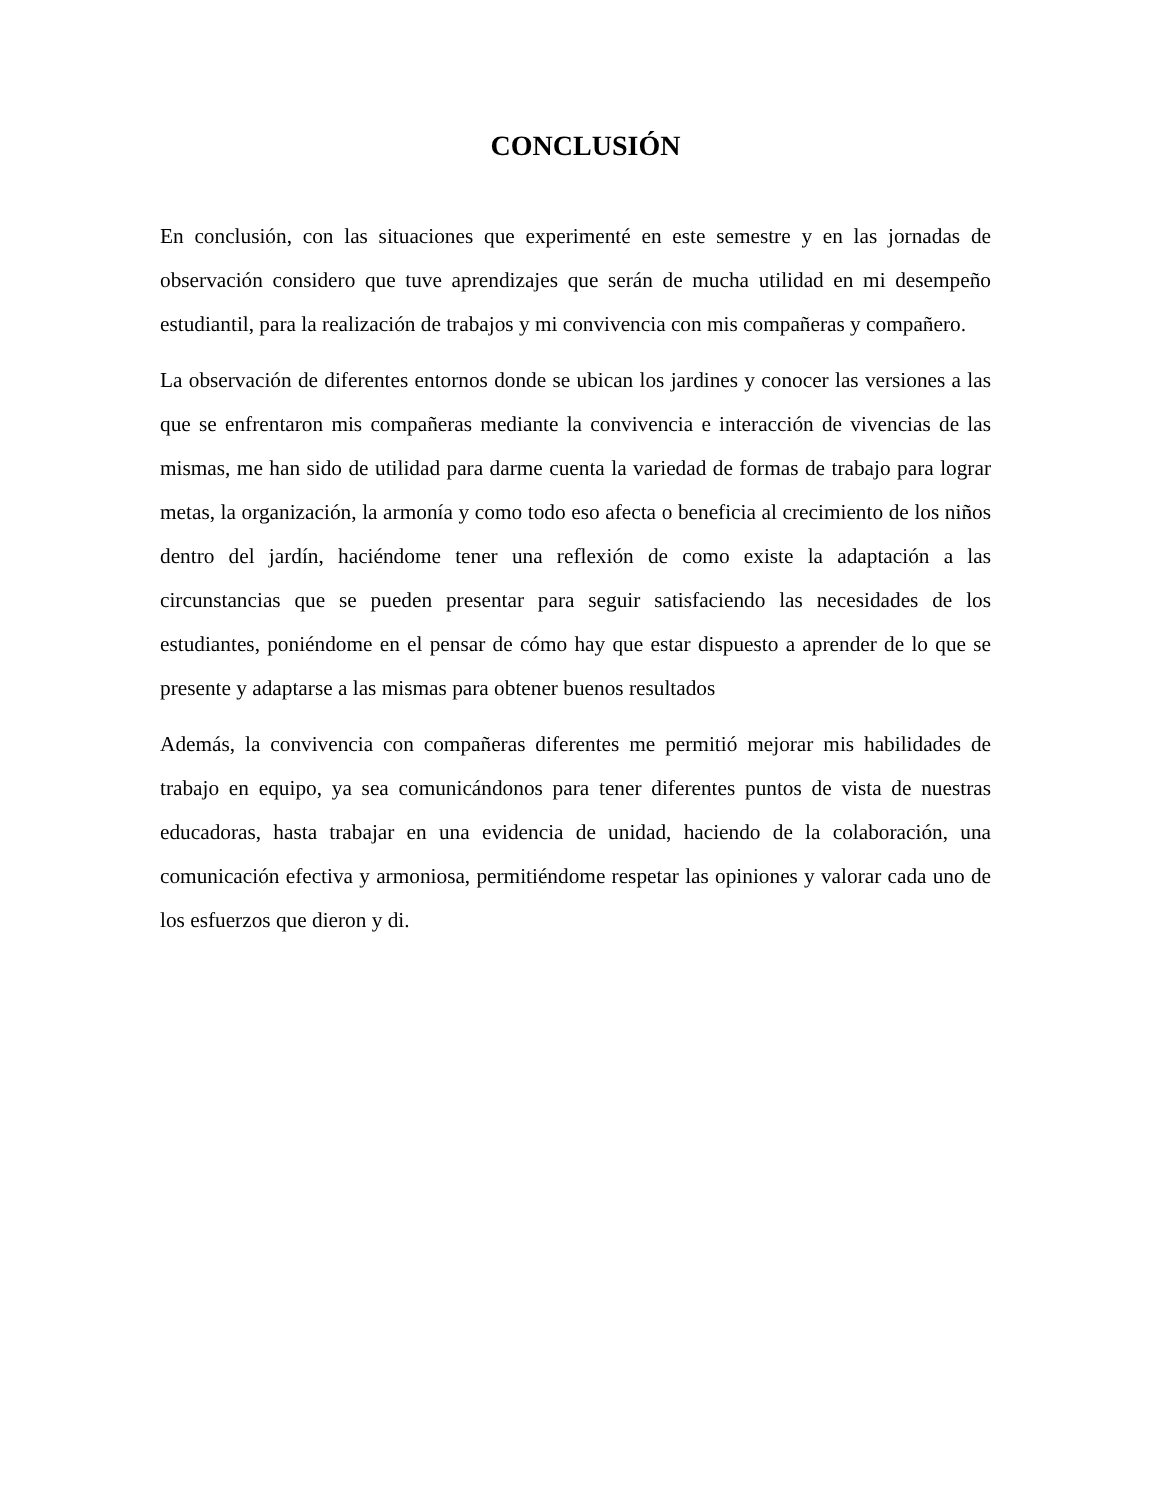CONCLUSIÓN
En conclusión, con las situaciones que experimenté en este semestre y en las jornadas de observación considero que tuve aprendizajes que serán de mucha utilidad en mi desempeño estudiantil, para la realización de trabajos y mi convivencia con mis compañeras y compañero.
La observación de diferentes entornos donde se ubican los jardines y conocer las versiones a las que se enfrentaron mis compañeras mediante la convivencia e interacción de vivencias de las mismas, me han sido de utilidad para darme cuenta la variedad de formas de trabajo para lograr metas, la organización, la armonía y como todo eso afecta o beneficia al crecimiento de los niños dentro del jardín, haciéndome tener una reflexión de como existe la adaptación a las circunstancias que se pueden presentar para seguir satisfaciendo las necesidades de los estudiantes, poniéndome en el pensar de cómo hay que estar dispuesto a aprender de lo que se presente y adaptarse a las mismas para obtener buenos resultados
Además, la convivencia con compañeras diferentes me permitió mejorar mis habilidades de trabajo en equipo, ya sea comunicándonos para tener diferentes puntos de vista de nuestras educadoras, hasta trabajar en una evidencia de unidad, haciendo de la colaboración, una comunicación efectiva y armoniosa, permitiéndome respetar las opiniones y valorar cada uno de los esfuerzos que dieron y di.